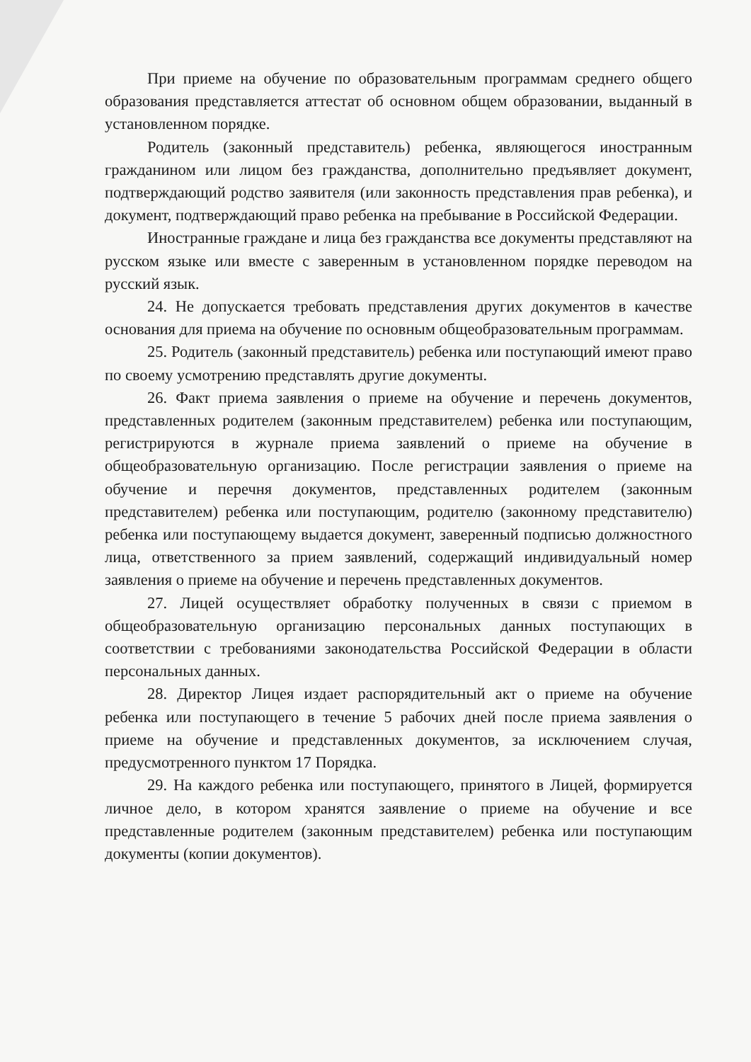При приеме на обучение по образовательным программам среднего общего образования представляется аттестат об основном общем образовании, выданный в установленном порядке.
Родитель (законный представитель) ребенка, являющегося иностранным гражданином или лицом без гражданства, дополнительно предъявляет документ, подтверждающий родство заявителя (или законность представления прав ребенка), и документ, подтверждающий право ребенка на пребывание в Российской Федерации.
Иностранные граждане и лица без гражданства все документы представляют на русском языке или вместе с заверенным в установленном порядке переводом на русский язык.
24. Не допускается требовать представления других документов в качестве основания для приема на обучение по основным общеобразовательным программам.
25. Родитель (законный представитель) ребенка или поступающий имеют право по своему усмотрению представлять другие документы.
26. Факт приема заявления о приеме на обучение и перечень документов, представленных родителем (законным представителем) ребенка или поступающим, регистрируются в журнале приема заявлений о приеме на обучение в общеобразовательную организацию. После регистрации заявления о приеме на обучение и перечня документов, представленных родителем (законным представителем) ребенка или поступающим, родителю (законному представителю) ребенка или поступающему выдается документ, заверенный подписью должностного лица, ответственного за прием заявлений, содержащий индивидуальный номер заявления о приеме на обучение и перечень представленных документов.
27. Лицей осуществляет обработку полученных в связи с приемом в общеобразовательную организацию персональных данных поступающих в соответствии с требованиями законодательства Российской Федерации в области персональных данных.
28. Директор Лицея издает распорядительный акт о приеме на обучение ребенка или поступающего в течение 5 рабочих дней после приема заявления о приеме на обучение и представленных документов, за исключением случая, предусмотренного пунктом 17 Порядка.
29. На каждого ребенка или поступающего, принятого в Лицей, формируется личное дело, в котором хранятся заявление о приеме на обучение и все представленные родителем (законным представителем) ребенка или поступающим документы (копии документов).